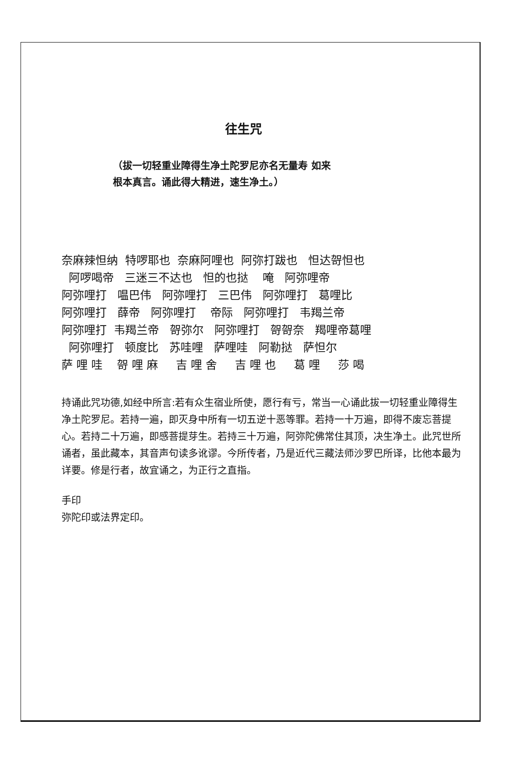往生咒
（拔一切轻重业障得生净土陀罗尼亦名无量寿 如来
根本真言。诵此得大精进，速生净土。）
奈麻辣怛纳 特啰耶也 奈麻阿哩也 阿弥打跋也 怛达哿怛也 阿啰喝帝 三迷三不达也 怛的也挞 唵 阿弥哩帝 阿弥哩打 嗢巴伟 阿弥哩打 三巴伟 阿弥哩打 葛哩比 阿弥哩打 薛帝 阿弥哩打 帝际 阿弥哩打 韦羯兰帝 阿弥哩打 韦羯兰帝 哿弥尔 阿弥哩打 哿哿奈 羯哩帝葛哩 阿弥哩打 顿度比 苏哇哩 萨哩哇 阿勒挞 萨怛尔 萨 哩 哇 哿 哩 麻 吉 哩 舍 吉 哩 也 葛 哩 莎 喝
持诵此咒功德,如经中所言:若有众生宿业所使，愿行有亏，常当一心诵此拔一切轻重业障得生净土陀罗尼。若持一遍，即灭身中所有一切五逆十恶等罪。若持一十万遍，即得不废忘菩提心。若持二十万遍，即感菩提芽生。若持三十万遍，阿弥陀佛常住其顶，决生净土。此咒世所诵者，虽此藏本，其音声句读多讹谬。今所传者，乃是近代三藏法师沙罗巴所译，比他本最为详要。修是行者，故宜诵之，为正行之直指。
手印
弥陀印或法界定印。